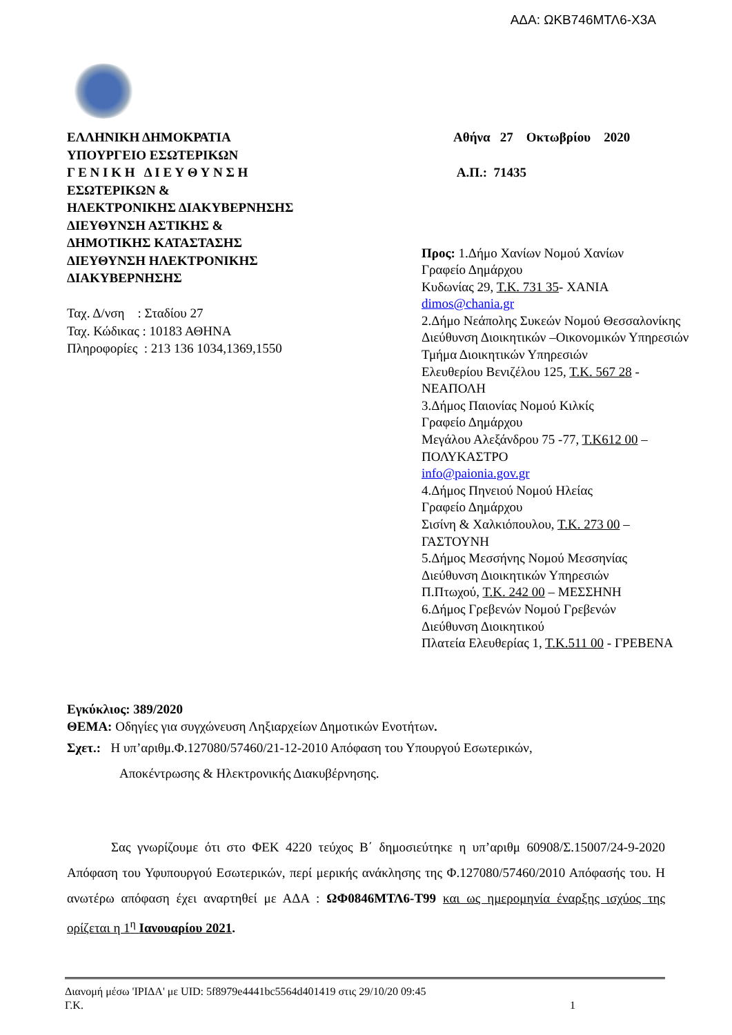ΑΔΑ: ΩΚΒ746ΜΤΛ6-Χ3Α
ΕΛΛΗΝΙΚΗ ΔΗΜΟΚΡΑΤΙΑ
ΥΠΟΥΡΓΕΙΟ ΕΣΩΤΕΡΙΚΩΝ
Γ Ε Ν Ι Κ Η Δ Ι Ε Υ Θ Υ Ν Σ Η
ΕΣΩΤΕΡΙΚΩΝ &
ΗΛΕΚΤΡΟΝΙΚΗΣ ΔΙΑΚΥΒΕΡΝΗΣΗΣ
ΔΙΕΥΘΥΝΣΗ ΑΣΤΙΚΗΣ &
ΔΗΜΟΤΙΚΗΣ ΚΑΤΑΣΤΑΣΗΣ
ΔΙΕΥΘΥΝΣΗ ΗΛΕΚΤΡΟΝΙΚΗΣ
ΔΙΑΚΥΒΕΡΝΗΣΗΣ
Ταχ. Δ/νση : Σταδίου 27
Ταχ. Κώδικας : 10183 ΑΘΗΝΑ
Πληροφορίες : 213 136 1034,1369,1550
Αθήνα 27 Οκτωβρίου 2020
Α.Π.: 71435
Προς: 1.Δήμο Χανίων Νομού Χανίων
Γραφείο Δημάρχου
Κυδωνίας 29, Τ.Κ. 731 35- ΧΑΝΙΑ
dimos@chania.gr
2.Δήμο Νεάπολης Συκεών Νομού Θεσσαλονίκης
Διεύθυνση Διοικητικών –Οικονομικών Υπηρεσιών
Τμήμα Διοικητικών Υπηρεσιών
Ελευθερίου Βενιζέλου 125, Τ.Κ. 567 28 -
ΝΕΑΠΟΛΗ
3.Δήμος Παιονίας Νομού Κιλκίς
Γραφείο Δημάρχου
Μεγάλου Αλεξάνδρου 75 -77, Τ.Κ612 00 –
ΠΟΛΥΚΑΣΤΡΟ
info@paionia.gov.gr
4.Δήμος Πηνειού Νομού Ηλείας
Γραφείο Δημάρχου
Σισίνη & Χαλκιόπουλου, Τ.Κ. 273 00 –
ΓΑΣΤΟΥΝΗ
5.Δήμος Μεσσήνης Νομού Μεσσηνίας
Διεύθυνση Διοικητικών Υπηρεσιών
Π.Πτωχού, Τ.Κ. 242 00 – ΜΕΣΣΗΝΗ
6.Δήμος Γρεβενών Νομού Γρεβενών
Διεύθυνση Διοικητικού
Πλατεία Ελευθερίας 1, Τ.Κ.511 00 - ΓΡΕΒΕΝΑ
Εγκύκλιος: 389/2020
ΘΕΜΑ: Οδηγίες για συγχώνευση Ληξιαρχείων Δημοτικών Ενοτήτων.
Σχετ.: Η υπ’αριθμ.Φ.127080/57460/21-12-2010 Απόφαση του Υπουργού Εσωτερικών,
Αποκέντρωσης & Ηλεκτρονικής Διακυβέρνησης.
Σας γνωρίζουμε ότι στο ΦΕΚ 4220 τεύχος Β΄ δημοσιεύτηκε η υπ’αριθμ 60908/Σ.15007/24-9-2020 Απόφαση του Υφυπουργού Εσωτερικών, περί μερικής ανάκλησης της Φ.127080/57460/2010 Απόφασής του. Η ανωτέρω απόφαση έχει αναρτηθεί με ΑΔΑ : ΩΦ0846ΜΤΛ6-Τ99 και ως ημερομηνία έναρξης ισχύος της ορίζεται η 1<sup>η</sup> Ιανουαρίου 2021.
Διανομή μέσω 'ΙΡΙΔΑ' με UID: 5f8979e4441bc5564d401419 στις 29/10/20 09:45
Γ.Κ. 1